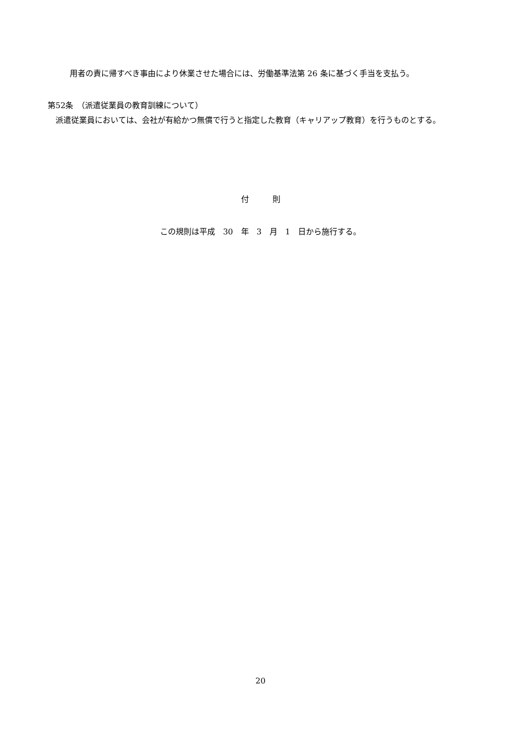用者の責に帰すべき事由により休業させた場合には、労働基準法第 26 条に基づく手当を支払う。
第52条　（派遣従業員の教育訓練について）
　派遣従業員においては、会社が有給かつ無償で行うと指定した教育（キャリアップ教育）を行うものとする。
付　　　則
この規則は平成　30　年　3　月　1　日から施行する。
20